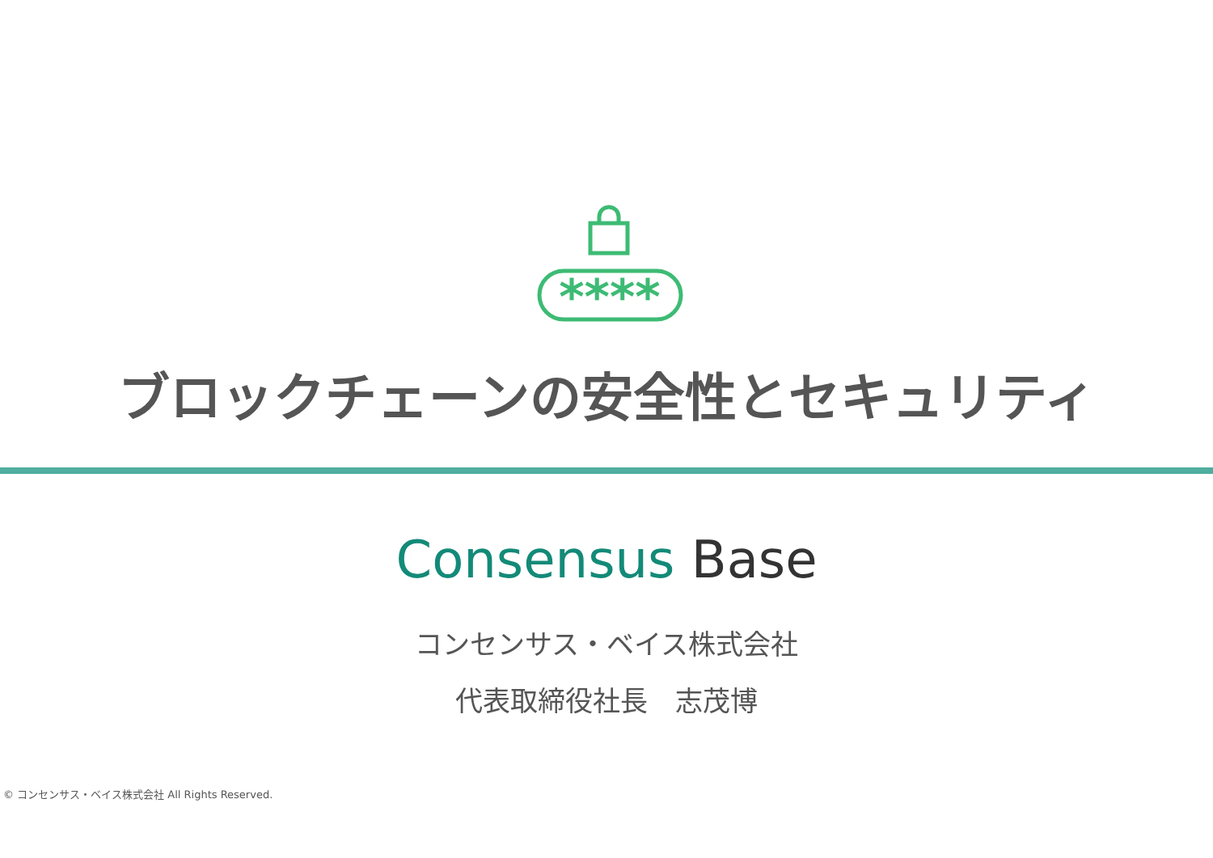****
ブロックチェーンの安全性とセキュリティ
Consensus Base
コンセンサス・ベイス株式会社
代表取締役社長　志茂博
© コンセンサス・ベイス株式会社 All Rights Reserved.